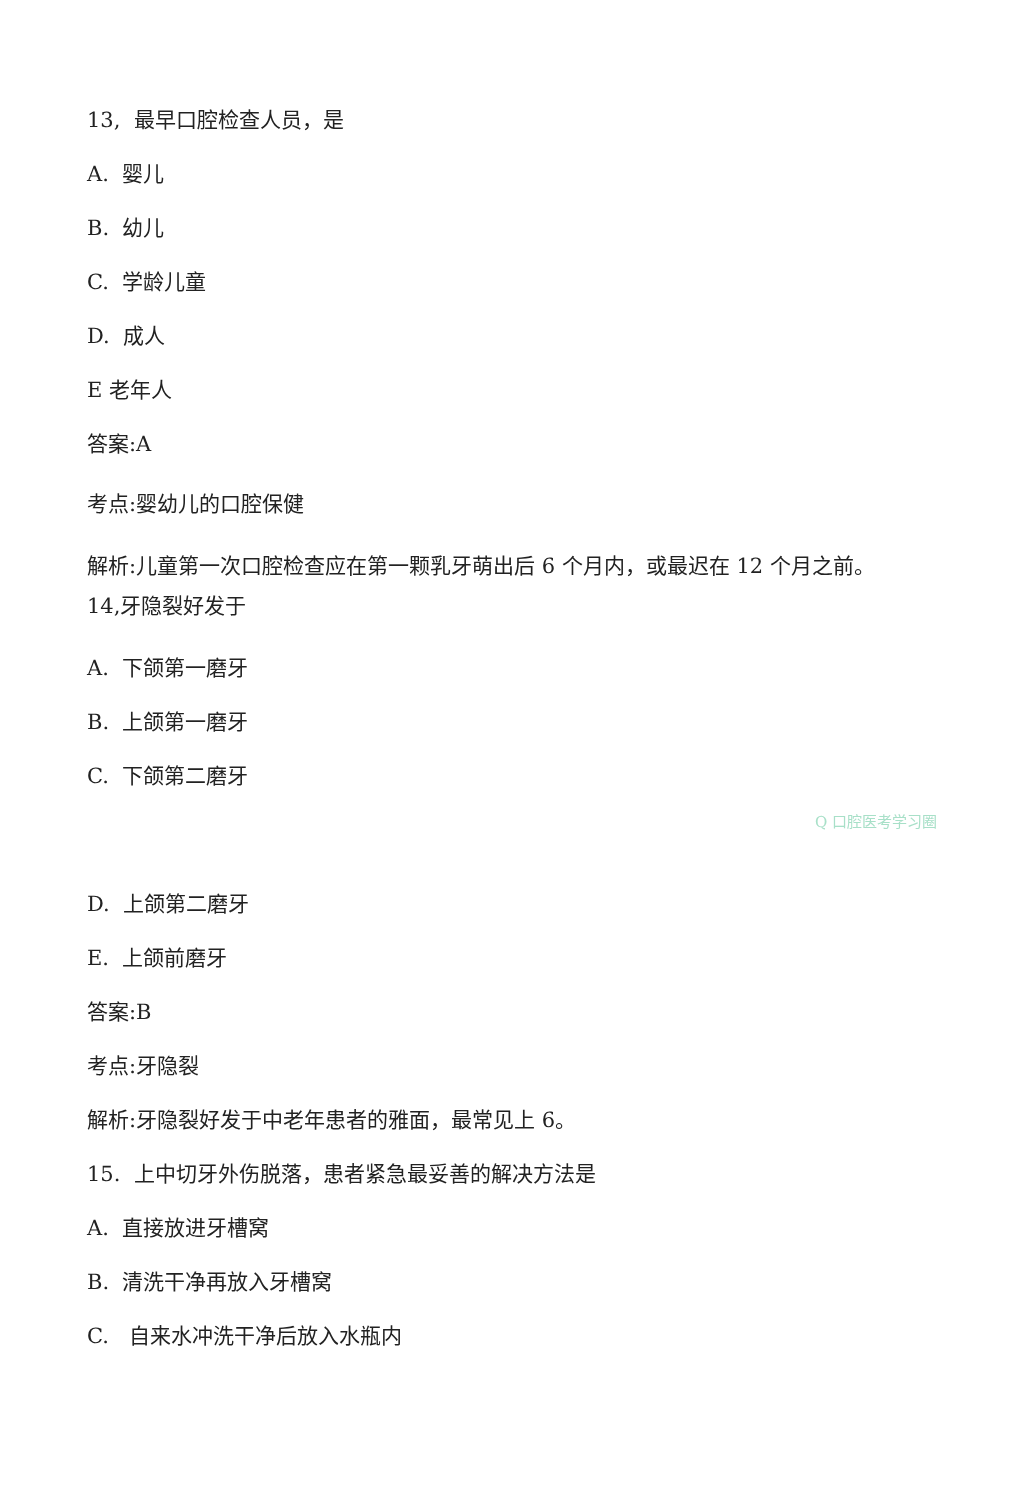13, 最早口腔检查人员，是
A. 婴儿
B. 幼儿
C. 学龄儿童
D. 成人
E 老年人
答案:A
考点:婴幼儿的口腔保健
解析:儿童第一次口腔检查应在第一颗乳牙萌出后 6 个月内，或最迟在 12 个月之前。14,牙隐裂好发于
A. 下颌第一磨牙
B. 上颌第一磨牙
C. 下颌第二磨牙
Q 口腔医考学习圈
D. 上颌第二磨牙
E. 上颌前磨牙
答案:B
考点:牙隐裂
解析:牙隐裂好发于中老年患者的雅面，最常见上 6。
15. 上中切牙外伤脱落，患者紧急最妥善的解决方法是
A. 直接放进牙槽窝
B. 清洗干净再放入牙槽窝
C. 自来水冲洗干净后放入水瓶内